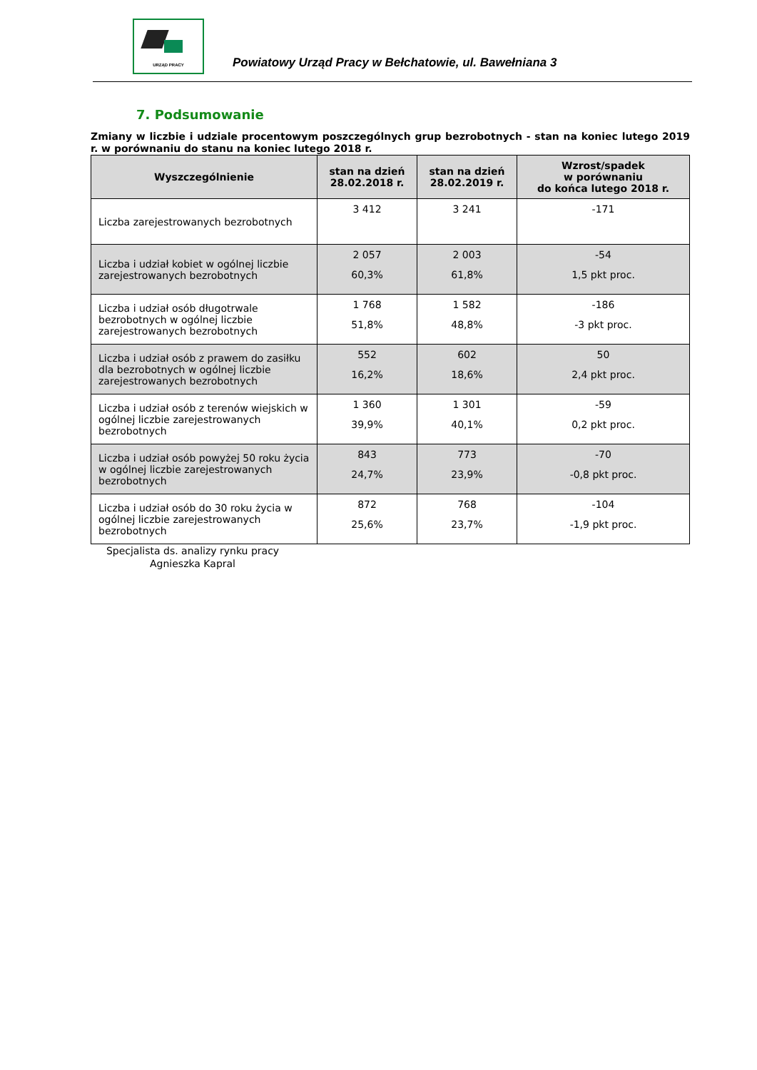URZĄD PRACY
Powiatowy Urząd Pracy w Bełchatowie, ul. Bawełniana 3
7. Podsumowanie
Zmiany w liczbie i udziale procentowym poszczególnych grup bezrobotnych - stan na koniec lutego 2019 r. w porównaniu do stanu na koniec lutego 2018 r.
| Wyszczególnienie | stan na dzień 28.02.2018 r. | stan na dzień 28.02.2019 r. | Wzrost/spadek w porównaniu do końca lutego 2018 r. |
| --- | --- | --- | --- |
| Liczba zarejestrowanych bezrobotnych | 3 412 | 3 241 | -171 |
| Liczba i udział kobiet w ogólnej liczbie zarejestrowanych bezrobotnych | 2 057 60,3% | 2 003 61,8% | -54 1,5 pkt proc. |
| Liczba i udział osób długotrwale bezrobotnych w ogólnej liczbie zarejestrowanych bezrobotnych | 1 768 51,8% | 1 582 48,8% | -186 -3 pkt proc. |
| Liczba i udział osób z prawem do zasiłku dla bezrobotnych w ogólnej liczbie zarejestrowanych bezrobotnych | 552 16,2% | 602 18,6% | 50 2,4 pkt proc. |
| Liczba i udział osób z terenów wiejskich w ogólnej liczbie zarejestrowanych bezrobotnych | 1 360 39,9% | 1 301 40,1% | -59 0,2 pkt proc. |
| Liczba i udział osób powyżej 50 roku życia w ogólnej liczbie zarejestrowanych bezrobotnych | 843 24,7% | 773 23,9% | -70 -0,8 pkt proc. |
| Liczba i udział osób do 30 roku życia w ogólnej liczbie zarejestrowanych bezrobotnych | 872 25,6% | 768 23,7% | -104 -1,9 pkt proc. |
Specjalista ds. analizy rynku pracy
Agnieszka Kapral